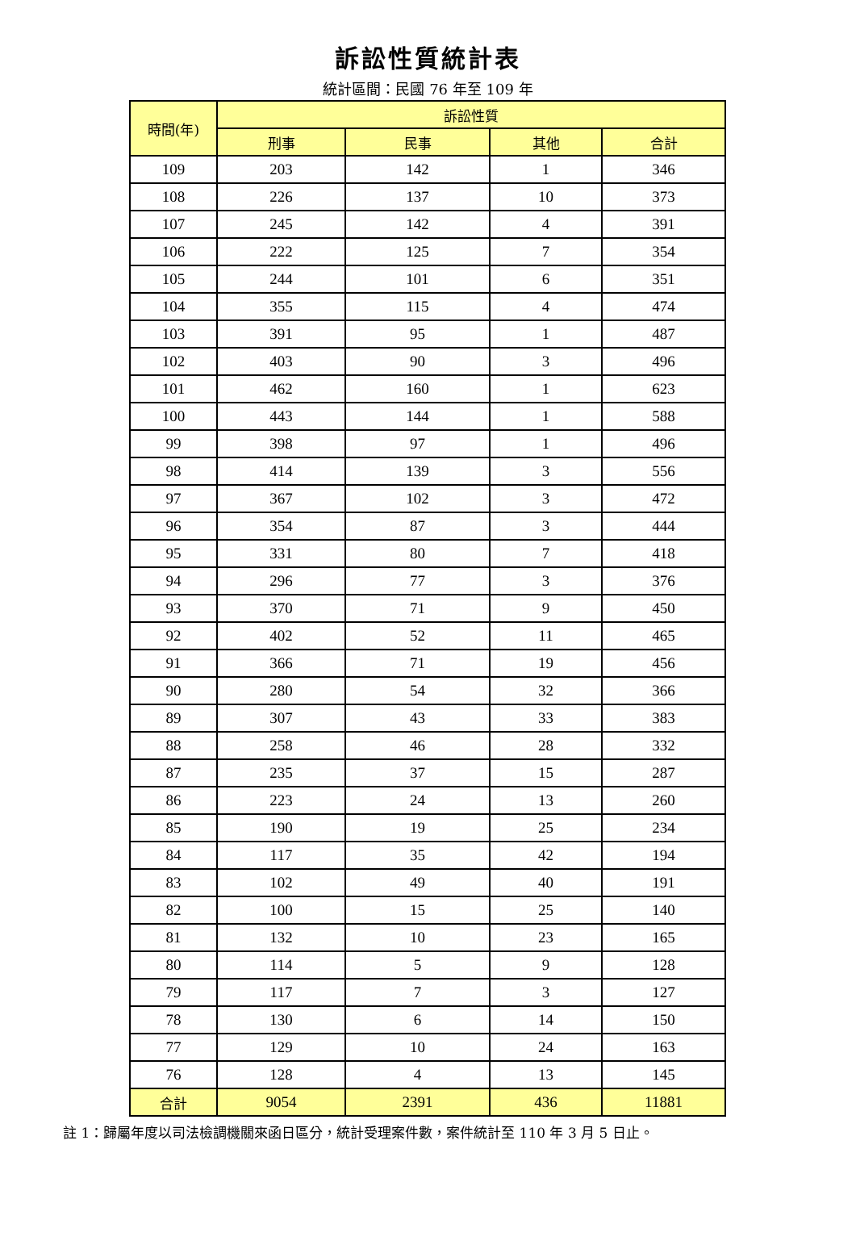訴訟性質統計表
統計區間：民國 76 年至 109 年
| 時間(年) | 訴訟性質 | | | |
| --- | --- | --- | --- | --- |
| | 刑事 | 民事 | 其他 | 合計 |
| 109 | 203 | 142 | 1 | 346 |
| 108 | 226 | 137 | 10 | 373 |
| 107 | 245 | 142 | 4 | 391 |
| 106 | 222 | 125 | 7 | 354 |
| 105 | 244 | 101 | 6 | 351 |
| 104 | 355 | 115 | 4 | 474 |
| 103 | 391 | 95 | 1 | 487 |
| 102 | 403 | 90 | 3 | 496 |
| 101 | 462 | 160 | 1 | 623 |
| 100 | 443 | 144 | 1 | 588 |
| 99 | 398 | 97 | 1 | 496 |
| 98 | 414 | 139 | 3 | 556 |
| 97 | 367 | 102 | 3 | 472 |
| 96 | 354 | 87 | 3 | 444 |
| 95 | 331 | 80 | 7 | 418 |
| 94 | 296 | 77 | 3 | 376 |
| 93 | 370 | 71 | 9 | 450 |
| 92 | 402 | 52 | 11 | 465 |
| 91 | 366 | 71 | 19 | 456 |
| 90 | 280 | 54 | 32 | 366 |
| 89 | 307 | 43 | 33 | 383 |
| 88 | 258 | 46 | 28 | 332 |
| 87 | 235 | 37 | 15 | 287 |
| 86 | 223 | 24 | 13 | 260 |
| 85 | 190 | 19 | 25 | 234 |
| 84 | 117 | 35 | 42 | 194 |
| 83 | 102 | 49 | 40 | 191 |
| 82 | 100 | 15 | 25 | 140 |
| 81 | 132 | 10 | 23 | 165 |
| 80 | 114 | 5 | 9 | 128 |
| 79 | 117 | 7 | 3 | 127 |
| 78 | 130 | 6 | 14 | 150 |
| 77 | 129 | 10 | 24 | 163 |
| 76 | 128 | 4 | 13 | 145 |
| 合計 | 9054 | 2391 | 436 | 11881 |
註 1：歸屬年度以司法檢調機關來函日區分，統計受理案件數，案件統計至 110 年 3 月 5 日止。